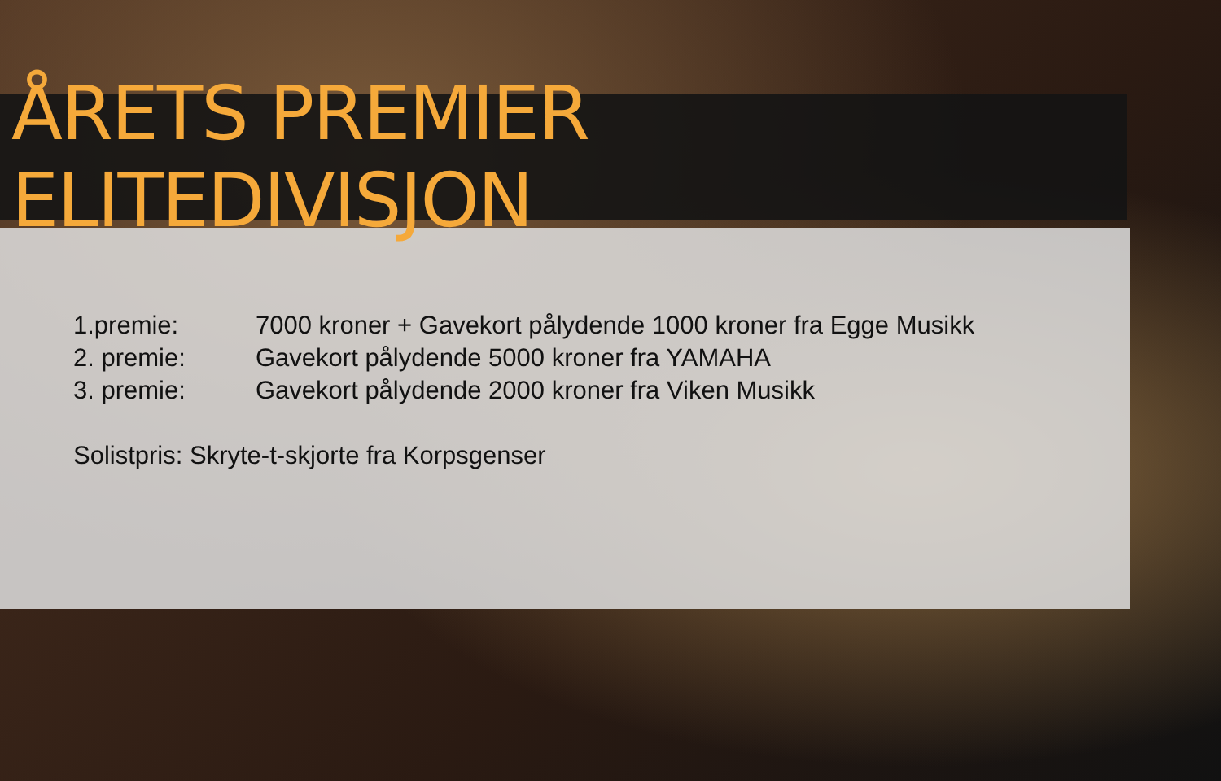ÅRETS PREMIER ELITEDIVISJON
1.premie: 7000 kroner + Gavekort pålydende 1000 kroner fra Egge Musikk
2. premie: Gavekort pålydende 5000 kroner fra YAMAHA
3. premie: Gavekort pålydende 2000 kroner fra Viken Musikk
Solistpris: Skryte-t-skjorte fra Korpsgenser